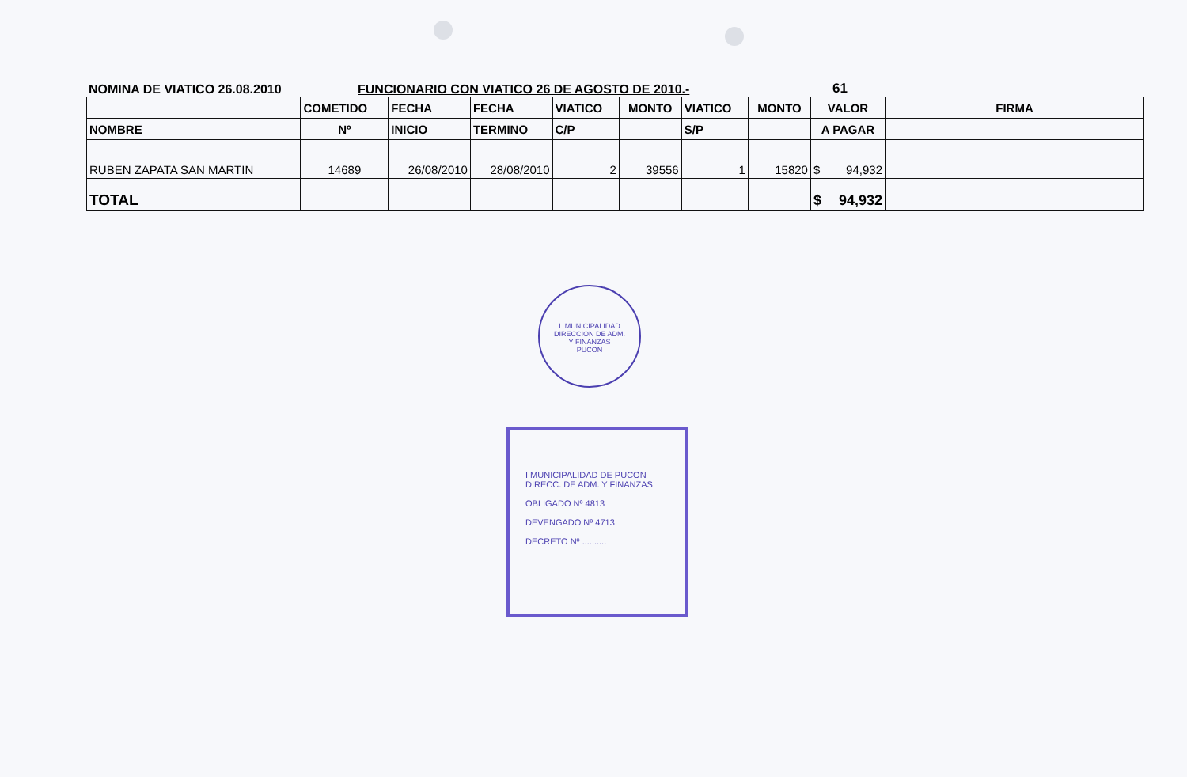NOMINA DE VIATICO 26.08.2010
FUNCIONARIO CON VIATICO 26 DE AGOSTO DE 2010.-
61
| | COMETIDO | FECHA | FECHA | VIATICO | MONTO | VIATICO | MONTO | VALOR | FIRMA |
| --- | --- | --- | --- | --- | --- | --- | --- | --- | --- |
| NOMBRE | Nº | INICIO | TERMINO | C/P | | S/P | | A PAGAR | |
| RUBEN ZAPATA SAN MARTIN | 14689 | 26/08/2010 | 28/08/2010 | 2 | 39556 | 1 | 15820 | $ 94,932 | |
| TOTAL | | | | | | | | $ 94,932 | |
I. MUNICIPALIDAD
DIRECCION DE ADM.
Y FINANZAS
PUCON
I MUNICIPALIDAD DE PUCON
DIRECC. DE ADM. Y FINANZAS
OBLIGADO Nº 4813
DEVENGADO Nº 4713
DECRETO Nº ..........